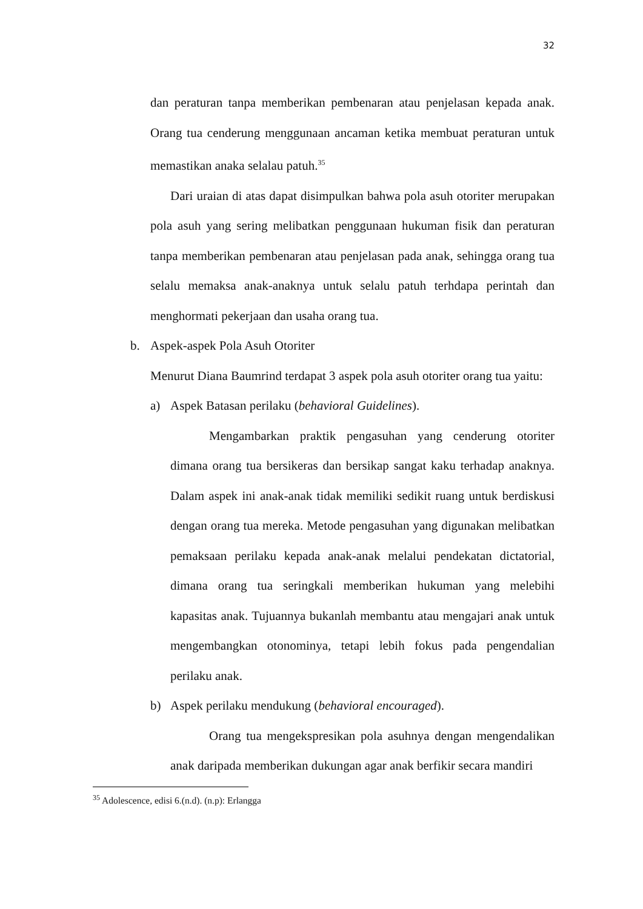32
dan peraturan tanpa memberikan pembenaran atau penjelasan kepada anak. Orang tua cenderung menggunaan ancaman ketika membuat peraturan untuk memastikan anaka selalau patuh.<sup>35</sup>
Dari uraian di atas dapat disimpulkan bahwa pola asuh otoriter merupakan pola asuh yang sering melibatkan penggunaan hukuman fisik dan peraturan tanpa memberikan pembenaran atau penjelasan pada anak, sehingga orang tua selalu memaksa anak-anaknya untuk selalu patuh terhdapa perintah dan menghormati pekerjaan dan usaha orang tua.
b. Aspek-aspek Pola Asuh Otoriter
Menurut Diana Baumrind terdapat 3 aspek pola asuh otoriter orang tua yaitu:
a) Aspek Batasan perilaku (behavioral Guidelines).
Mengambarkan praktik pengasuhan yang cenderung otoriter dimana orang tua bersikeras dan bersikap sangat kaku terhadap anaknya. Dalam aspek ini anak-anak tidak memiliki sedikit ruang untuk berdiskusi dengan orang tua mereka. Metode pengasuhan yang digunakan melibatkan pemaksaan perilaku kepada anak-anak melalui pendekatan dictatorial, dimana orang tua seringkali memberikan hukuman yang melebihi kapasitas anak. Tujuannya bukanlah membantu atau mengajari anak untuk mengembangkan otonominya, tetapi lebih fokus pada pengendalian perilaku anak.
b) Aspek perilaku mendukung (behavioral encouraged).
Orang tua mengekspresikan pola asuhnya dengan mengendalikan anak daripada memberikan dukungan agar anak berfikir secara mandiri
<sup>35</sup> Adolescence, edisi 6.(n.d). (n.p): Erlangga